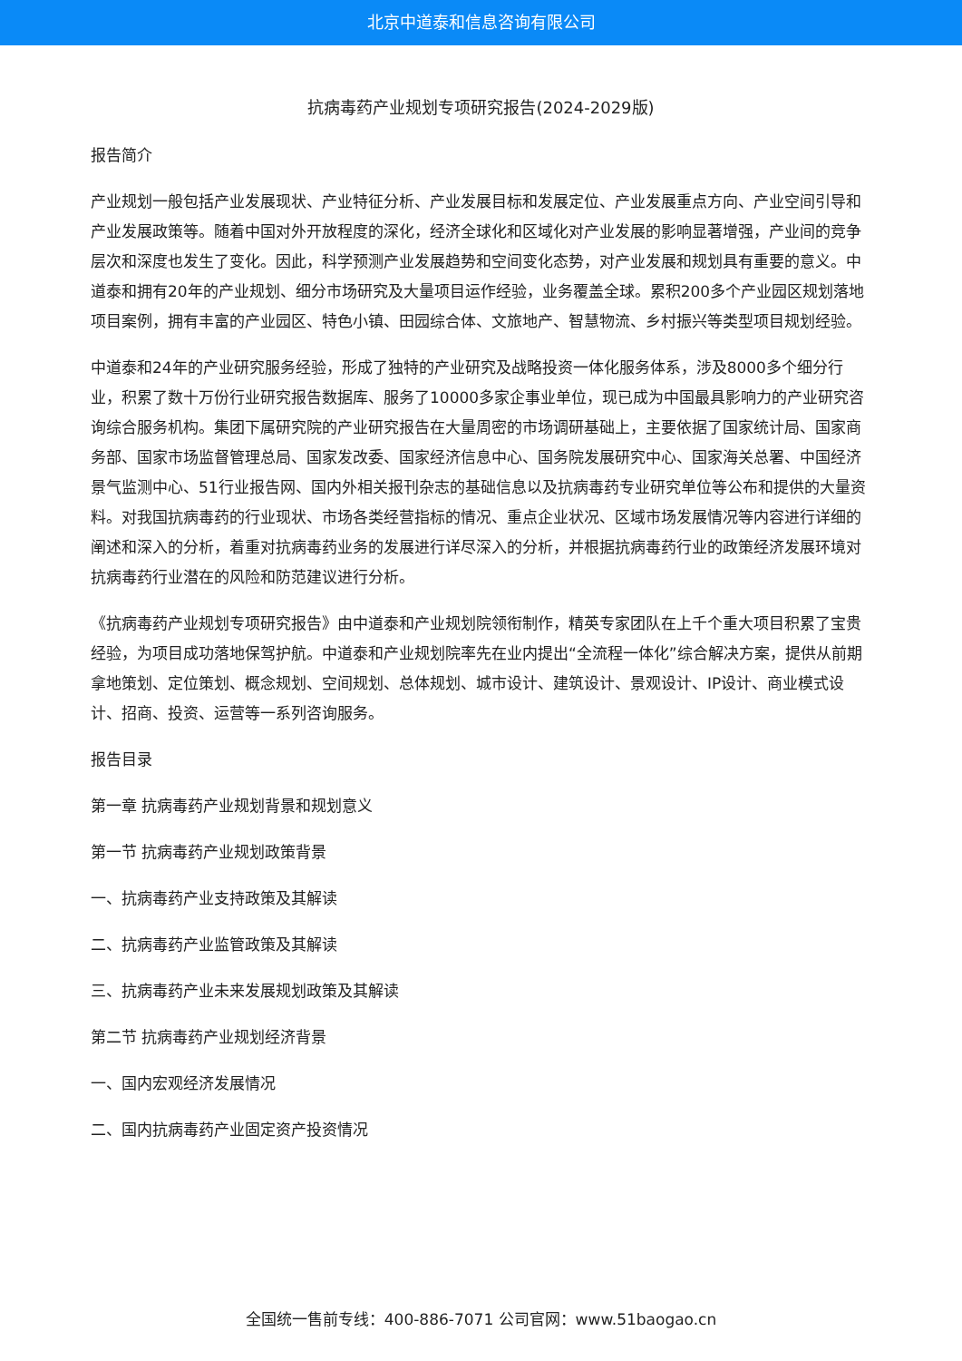北京中道泰和信息咨询有限公司
抗病毒药产业规划专项研究报告(2024-2029版)
报告简介
产业规划一般包括产业发展现状、产业特征分析、产业发展目标和发展定位、产业发展重点方向、产业空间引导和产业发展政策等。随着中国对外开放程度的深化，经济全球化和区域化对产业发展的影响显著增强，产业间的竞争层次和深度也发生了变化。因此，科学预测产业发展趋势和空间变化态势，对产业发展和规划具有重要的意义。中道泰和拥有20年的产业规划、细分市场研究及大量项目运作经验，业务覆盖全球。累积200多个产业园区规划落地项目案例，拥有丰富的产业园区、特色小镇、田园综合体、文旅地产、智慧物流、乡村振兴等类型项目规划经验。
中道泰和24年的产业研究服务经验，形成了独特的产业研究及战略投资一体化服务体系，涉及8000多个细分行业，积累了数十万份行业研究报告数据库、服务了10000多家企事业单位，现已成为中国最具影响力的产业研究咨询综合服务机构。集团下属研究院的产业研究报告在大量周密的市场调研基础上，主要依据了国家统计局、国家商务部、国家市场监督管理总局、国家发改委、国家经济信息中心、国务院发展研究中心、国家海关总署、中国经济景气监测中心、51行业报告网、国内外相关报刊杂志的基础信息以及抗病毒药专业研究单位等公布和提供的大量资料。对我国抗病毒药的行业现状、市场各类经营指标的情况、重点企业状况、区域市场发展情况等内容进行详细的阐述和深入的分析，着重对抗病毒药业务的发展进行详尽深入的分析，并根据抗病毒药行业的政策经济发展环境对抗病毒药行业潜在的风险和防范建议进行分析。
《抗病毒药产业规划专项研究报告》由中道泰和产业规划院领衔制作，精英专家团队在上千个重大项目积累了宝贵经验，为项目成功落地保驾护航。中道泰和产业规划院率先在业内提出“全流程一体化”综合解决方案，提供从前期拿地策划、定位策划、概念规划、空间规划、总体规划、城市设计、建筑设计、景观设计、IP设计、商业模式设计、招商、投资、运营等一系列咨询服务。
报告目录
第一章 抗病毒药产业规划背景和规划意义
第一节 抗病毒药产业规划政策背景
一、抗病毒药产业支持政策及其解读
二、抗病毒药产业监管政策及其解读
三、抗病毒药产业未来发展规划政策及其解读
第二节 抗病毒药产业规划经济背景
一、国内宏观经济发展情况
二、国内抗病毒药产业固定资产投资情况
全国统一售前专线：400-886-7071 公司官网：www.51baogao.cn